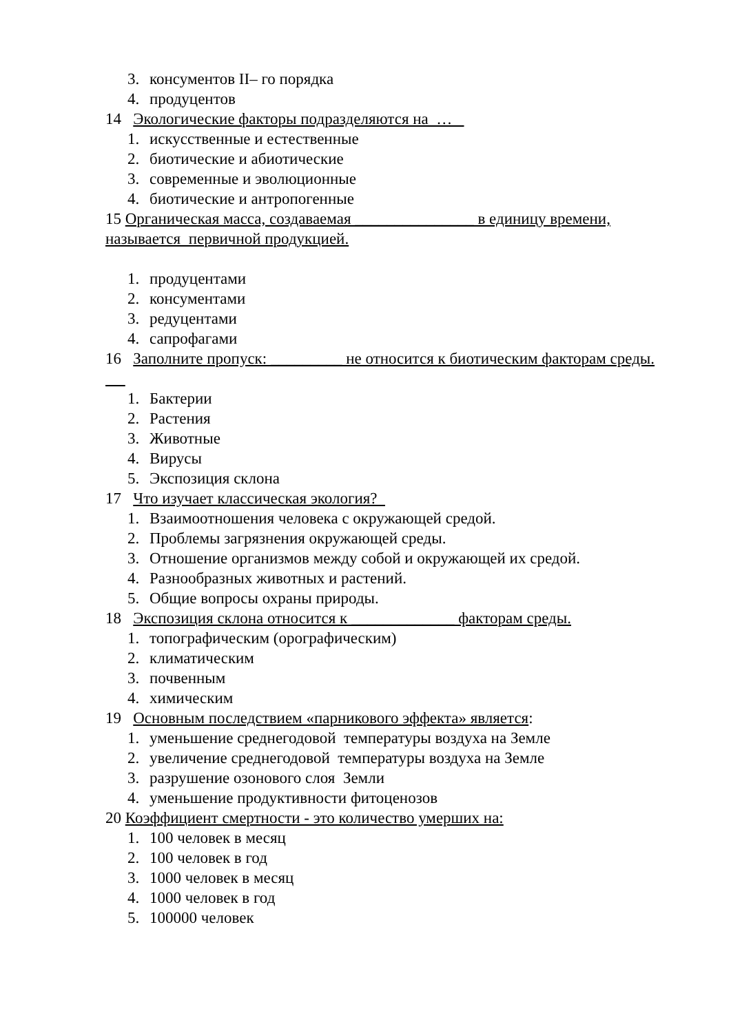3. консументов II– го порядка
4. продуцентов
14 Экологические факторы подразделяются на …
1. искусственные и естественные
2. биотические и абиотические
3. современные и эволюционные
4. биотические и антропогенные
15 Органическая масса, создаваемая _______________ в единицу времени, называется первичной продукцией.
1. продуцентами
2. консументами
3. редуцентами
4. сапрофагами
16 Заполните пропуск: _________ не относится к биотическим факторам среды.
1. Бактерии
2. Растения
3. Животные
4. Вирусы
5. Экспозиция склона
17 Что изучает классическая экология?
1. Взаимоотношения человека с окружающей средой.
2. Проблемы загрязнения окружающей среды.
3. Отношение организмов между собой и окружающей их средой.
4. Разнообразных животных и растений.
5. Общие вопросы охраны природы.
18 Экспозиция склона относится к _____________ факторам среды.
1. топографическим (орографическим)
2. климатическим
3. почвенным
4. химическим
19 Основным последствием «парникового эффекта» является:
1. уменьшение среднегодовой температуры воздуха на Земле
2. увеличение среднегодовой температуры воздуха на Земле
3. разрушение озонового слоя Земли
4. уменьшение продуктивности фитоценозов
20 Коэффициент смертности - это количество умерших на:
1. 100 человек в месяц
2. 100 человек в год
3. 1000 человек в месяц
4. 1000 человек в год
5. 100000 человек